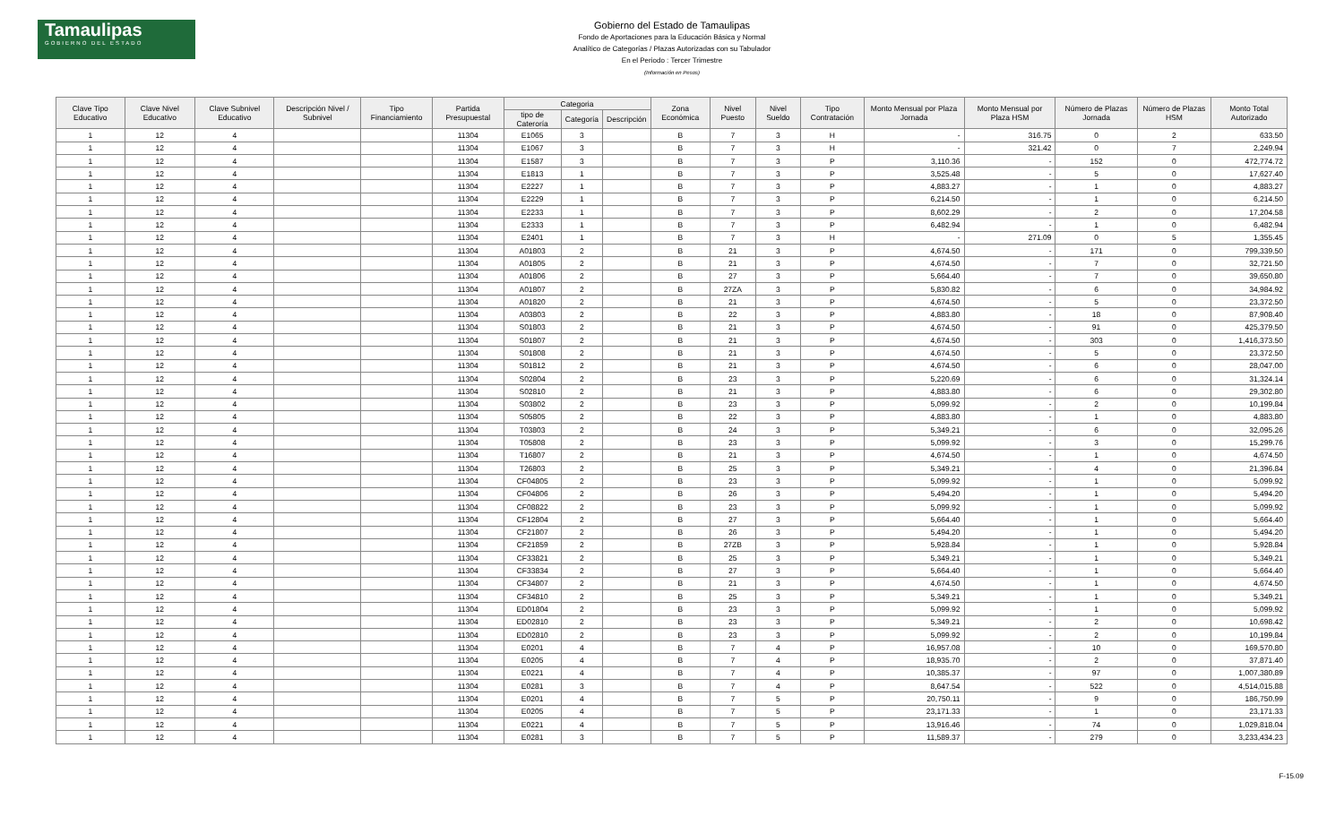Tamaulipas
GOBIERNO DEL ESTADO
Gobierno del Estado de Tamaulipas
Fondo de Aportaciones para la Educación Básica y Normal
Analítico de Categorías / Plazas Autorizadas con su Tabulador
En el Periodo : Tercer Trimestre
(Información en Pesos)
| Clave Tipo Educativo | Clave Nivel Educativo | Clave Subnivel Educativo | Descripción Nivel / Subnivel | Tipo Financiamiento | Partida Presupuestal | Categoria | | | Zona Económica | Nivel Puesto | Nivel Sueldo | Tipo Contratación | Monto Mensual por Plaza Jornada | Monto Mensual por Plaza HSM | Número de Plazas Jornada | Número de Plazas HSM | Monto Total Autorizado |
| --- | --- | --- | --- | --- | --- | --- | --- | --- | --- | --- | --- | --- | --- | --- | --- | --- | --- |
| | | | | | | tipo de Cateroría | Categoría | Descripción | | | | | | | | | |
| 1 | 12 | 4 | | | 11304 | E1065 | 3 | | B | 7 | 3 | H | - | 316.75 | 0 | 2 | 633.50 |
| 1 | 12 | 4 | | | 11304 | E1067 | 3 | | B | 7 | 3 | H | - | 321.42 | 0 | 7 | 2,249.94 |
| 1 | 12 | 4 | | | 11304 | E1587 | 3 | | B | 7 | 3 | P | 3,110.36 | - | 152 | 0 | 472,774.72 |
| 1 | 12 | 4 | | | 11304 | E1813 | 1 | | B | 7 | 3 | P | 3,525.48 | - | 5 | 0 | 17,627.40 |
| 1 | 12 | 4 | | | 11304 | E2227 | 1 | | B | 7 | 3 | P | 4,883.27 | - | 1 | 0 | 4,883.27 |
| 1 | 12 | 4 | | | 11304 | E2229 | 1 | | B | 7 | 3 | P | 6,214.50 | - | 1 | 0 | 6,214.50 |
| 1 | 12 | 4 | | | 11304 | E2233 | 1 | | B | 7 | 3 | P | 8,602.29 | - | 2 | 0 | 17,204.58 |
| 1 | 12 | 4 | | | 11304 | E2333 | 1 | | B | 7 | 3 | P | 6,482.94 | - | 1 | 0 | 6,482.94 |
| 1 | 12 | 4 | | | 11304 | E2401 | 1 | | B | 7 | 3 | H | - | 271.09 | 0 | 5 | 1,355.45 |
| 1 | 12 | 4 | | | 11304 | A01803 | 2 | | B | 21 | 3 | P | 4,674.50 | - | 171 | 0 | 799,339.50 |
| 1 | 12 | 4 | | | 11304 | A01805 | 2 | | B | 21 | 3 | P | 4,674.50 | - | 7 | 0 | 32,721.50 |
| 1 | 12 | 4 | | | 11304 | A01806 | 2 | | B | 27 | 3 | P | 5,664.40 | - | 7 | 0 | 39,650.80 |
| 1 | 12 | 4 | | | 11304 | A01807 | 2 | | B | 27ZA | 3 | P | 5,830.82 | - | 6 | 0 | 34,984.92 |
| 1 | 12 | 4 | | | 11304 | A01820 | 2 | | B | 21 | 3 | P | 4,674.50 | - | 5 | 0 | 23,372.50 |
| 1 | 12 | 4 | | | 11304 | A03803 | 2 | | B | 22 | 3 | P | 4,883.80 | - | 18 | 0 | 87,908.40 |
| 1 | 12 | 4 | | | 11304 | S01803 | 2 | | B | 21 | 3 | P | 4,674.50 | - | 91 | 0 | 425,379.50 |
| 1 | 12 | 4 | | | 11304 | S01807 | 2 | | B | 21 | 3 | P | 4,674.50 | - | 303 | 0 | 1,416,373.50 |
| 1 | 12 | 4 | | | 11304 | S01808 | 2 | | B | 21 | 3 | P | 4,674.50 | - | 5 | 0 | 23,372.50 |
| 1 | 12 | 4 | | | 11304 | S01812 | 2 | | B | 21 | 3 | P | 4,674.50 | - | 6 | 0 | 28,047.00 |
| 1 | 12 | 4 | | | 11304 | S02804 | 2 | | B | 23 | 3 | P | 5,220.69 | - | 6 | 0 | 31,324.14 |
| 1 | 12 | 4 | | | 11304 | S02810 | 2 | | B | 21 | 3 | P | 4,883.80 | - | 6 | 0 | 29,302.80 |
| 1 | 12 | 4 | | | 11304 | S03802 | 2 | | B | 23 | 3 | P | 5,099.92 | - | 2 | 0 | 10,199.84 |
| 1 | 12 | 4 | | | 11304 | S05805 | 2 | | B | 22 | 3 | P | 4,883.80 | - | 1 | 0 | 4,883.80 |
| 1 | 12 | 4 | | | 11304 | T03803 | 2 | | B | 24 | 3 | P | 5,349.21 | - | 6 | 0 | 32,095.26 |
| 1 | 12 | 4 | | | 11304 | T05808 | 2 | | B | 23 | 3 | P | 5,099.92 | - | 3 | 0 | 15,299.76 |
| 1 | 12 | 4 | | | 11304 | T16807 | 2 | | B | 21 | 3 | P | 4,674.50 | - | 1 | 0 | 4,674.50 |
| 1 | 12 | 4 | | | 11304 | T26803 | 2 | | B | 25 | 3 | P | 5,349.21 | - | 4 | 0 | 21,396.84 |
| 1 | 12 | 4 | | | 11304 | CF04805 | 2 | | B | 23 | 3 | P | 5,099.92 | - | 1 | 0 | 5,099.92 |
| 1 | 12 | 4 | | | 11304 | CF04806 | 2 | | B | 26 | 3 | P | 5,494.20 | - | 1 | 0 | 5,494.20 |
| 1 | 12 | 4 | | | 11304 | CF08822 | 2 | | B | 23 | 3 | P | 5,099.92 | - | 1 | 0 | 5,099.92 |
| 1 | 12 | 4 | | | 11304 | CF12804 | 2 | | B | 27 | 3 | P | 5,664.40 | - | 1 | 0 | 5,664.40 |
| 1 | 12 | 4 | | | 11304 | CF21807 | 2 | | B | 26 | 3 | P | 5,494.20 | - | 1 | 0 | 5,494.20 |
| 1 | 12 | 4 | | | 11304 | CF21859 | 2 | | B | 27ZB | 3 | P | 5,928.84 | - | 1 | 0 | 5,928.84 |
| 1 | 12 | 4 | | | 11304 | CF33821 | 2 | | B | 25 | 3 | P | 5,349.21 | - | 1 | 0 | 5,349.21 |
| 1 | 12 | 4 | | | 11304 | CF33834 | 2 | | B | 27 | 3 | P | 5,664.40 | - | 1 | 0 | 5,664.40 |
| 1 | 12 | 4 | | | 11304 | CF34807 | 2 | | B | 21 | 3 | P | 4,674.50 | - | 1 | 0 | 4,674.50 |
| 1 | 12 | 4 | | | 11304 | CF34810 | 2 | | B | 25 | 3 | P | 5,349.21 | - | 1 | 0 | 5,349.21 |
| 1 | 12 | 4 | | | 11304 | ED01804 | 2 | | B | 23 | 3 | P | 5,099.92 | - | 1 | 0 | 5,099.92 |
| 1 | 12 | 4 | | | 11304 | ED02810 | 2 | | B | 23 | 3 | P | 5,349.21 | - | 2 | 0 | 10,698.42 |
| 1 | 12 | 4 | | | 11304 | ED02810 | 2 | | B | 23 | 3 | P | 5,099.92 | - | 2 | 0 | 10,199.84 |
| 1 | 12 | 4 | | | 11304 | E0201 | 4 | | B | 7 | 4 | P | 16,957.08 | - | 10 | 0 | 169,570.80 |
| 1 | 12 | 4 | | | 11304 | E0205 | 4 | | B | 7 | 4 | P | 18,935.70 | - | 2 | 0 | 37,871.40 |
| 1 | 12 | 4 | | | 11304 | E0221 | 4 | | B | 7 | 4 | P | 10,385.37 | - | 97 | 0 | 1,007,380.89 |
| 1 | 12 | 4 | | | 11304 | E0281 | 3 | | B | 7 | 4 | P | 8,647.54 | - | 522 | 0 | 4,514,015.88 |
| 1 | 12 | 4 | | | 11304 | E0201 | 4 | | B | 7 | 5 | P | 20,750.11 | - | 9 | 0 | 186,750.99 |
| 1 | 12 | 4 | | | 11304 | E0205 | 4 | | B | 7 | 5 | P | 23,171.33 | - | 1 | 0 | 23,171.33 |
| 1 | 12 | 4 | | | 11304 | E0221 | 4 | | B | 7 | 5 | P | 13,916.46 | - | 74 | 0 | 1,029,818.04 |
| 1 | 12 | 4 | | | 11304 | E0281 | 3 | | B | 7 | 5 | P | 11,589.37 | - | 279 | 0 | 3,233,434.23 |
F-15.09